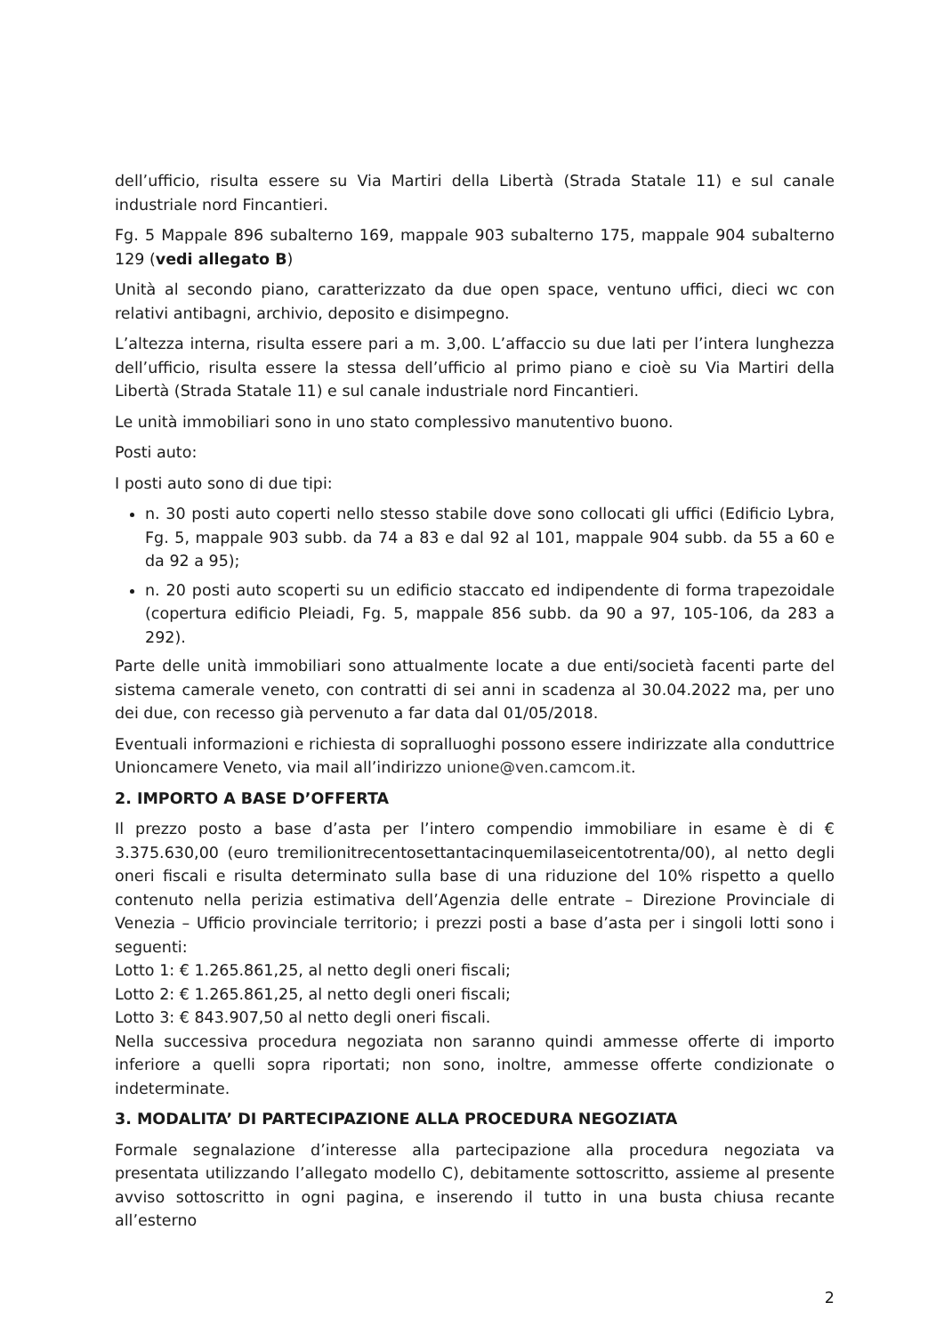dell’ufficio, risulta essere su Via Martiri della Libertà (Strada Statale 11) e sul canale industriale nord Fincantieri.
Fg. 5 Mappale 896 subalterno 169, mappale 903 subalterno 175, mappale 904 subalterno 129 (vedi allegato B)
Unità al secondo piano, caratterizzato da due open space, ventuno uffici, dieci wc con relativi antibagni, archivio, deposito e disimpegno.
L’altezza interna, risulta essere pari a m. 3,00. L’affaccio su due lati per l’intera lunghezza dell’ufficio, risulta essere la stessa dell’ufficio al primo piano e cioè su Via Martiri della Libertà (Strada Statale 11) e sul canale industriale nord Fincantieri.
Le unità immobiliari sono in uno stato complessivo manutentivo buono.
Posti auto:
I posti auto sono di due tipi:
n. 30 posti auto coperti nello stesso stabile dove sono collocati gli uffici (Edificio Lybra, Fg. 5, mappale 903 subb. da 74 a 83 e dal 92 al 101, mappale 904 subb. da 55 a 60 e da 92 a 95);
n. 20 posti auto scoperti su un edificio staccato ed indipendente di forma trapezoidale (copertura edificio Pleiadi, Fg. 5, mappale 856 subb. da 90 a 97, 105-106, da 283 a 292).
Parte delle unità immobiliari sono attualmente locate a due enti/società facenti parte del sistema camerale veneto, con contratti di sei anni in scadenza al 30.04.2022 ma, per uno dei due, con recesso già pervenuto a far data dal 01/05/2018.
Eventuali informazioni e richiesta di sopralluoghi possono essere indirizzate alla conduttrice Unioncamere Veneto, via mail all’indirizzo unione@ven.camcom.it.
2. IMPORTO A BASE D’OFFERTA
Il prezzo posto a base d’asta per l’intero compendio immobiliare in esame è di € 3.375.630,00 (euro tremilionitrecentosettantacinquemilaseicentotrenta/00), al netto degli oneri fiscali e risulta determinato sulla base di una riduzione del 10% rispetto a quello contenuto nella perizia estimativa dell’Agenzia delle entrate – Direzione Provinciale di Venezia – Ufficio provinciale territorio; i prezzi posti a base d’asta per i singoli lotti sono i seguenti:
Lotto 1: € 1.265.861,25, al netto degli oneri fiscali;
Lotto 2: € 1.265.861,25, al netto degli oneri fiscali;
Lotto 3: € 843.907,50 al netto degli oneri fiscali.
Nella successiva procedura negoziata non saranno quindi ammesse offerte di importo inferiore a quelli sopra riportati; non sono, inoltre, ammesse offerte condizionate o indeterminate.
3. MODALITA’ DI PARTECIPAZIONE ALLA PROCEDURA NEGOZIATA
Formale segnalazione d’interesse alla partecipazione alla procedura negoziata va presentata utilizzando l’allegato modello C), debitamente sottoscritto, assieme al presente avviso sottoscritto in ogni pagina, e inserendo il tutto in una busta chiusa recante all’esterno
2